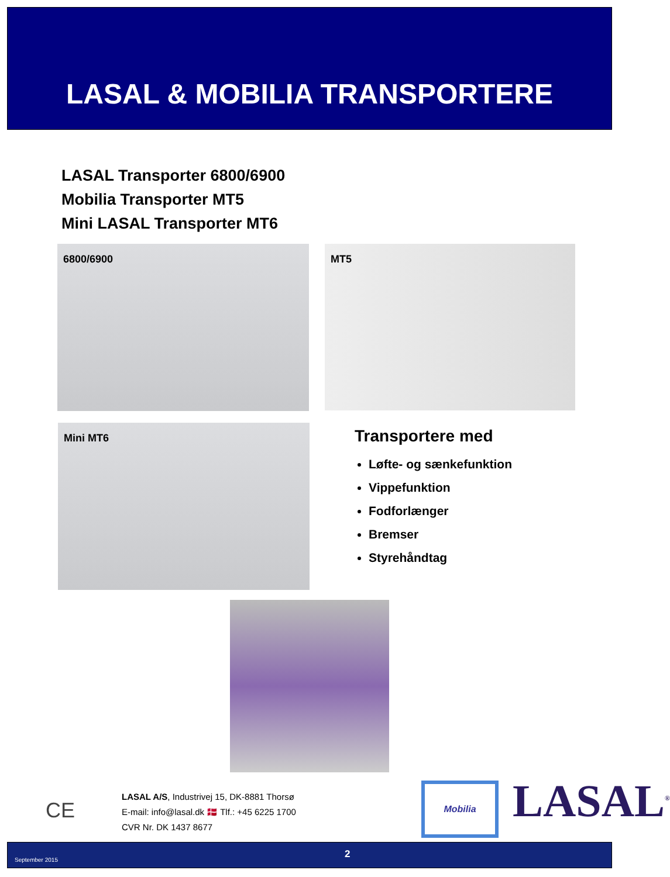LASAL & MOBILIA TRANSPORTERE
LASAL Transporter 6800/6900
Mobilia Transporter MT5
Mini LASAL Transporter MT6
6800/6900 MT5
Mini MT6
Transportere med
Løfte- og sænkefunktion
Vippefunktion
Fodforlænger
Bremser
Styrehåndtag
CE
LASAL A/S, Industrivej 15, DK-8881 Thorsø
E-mail: info@lasal.dk 🇩🇰 Tlf.: +45 6225 1700
CVR Nr. DK 1437 8677
Mobilia LASAL<sup>®</sup>
September 2015 2